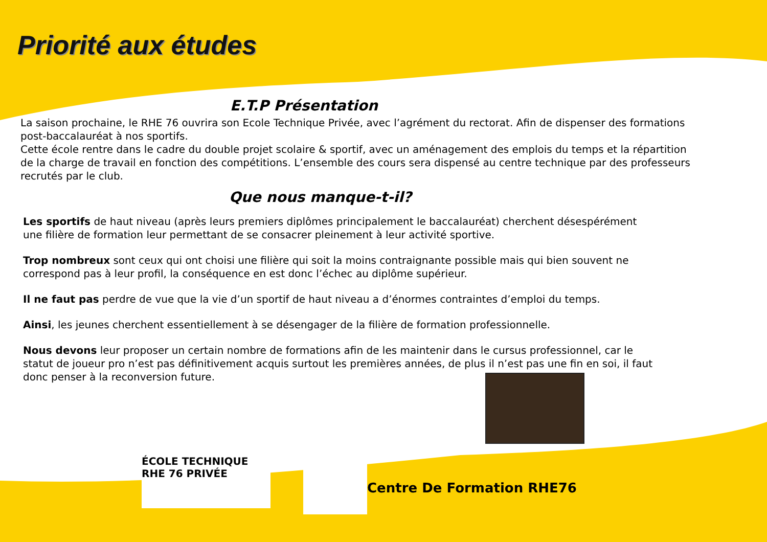Priorité aux études
E.T.P Présentation
La saison prochaine, le RHE 76 ouvrira son Ecole Technique Privée, avec l’agrément du rectorat. Afin de dispenser des formations post-baccalauréat à nos sportifs.
Cette école rentre dans le cadre du double projet scolaire & sportif, avec un aménagement des emplois du temps et la répartition de la charge de travail en fonction des compétitions. L’ensemble des cours sera dispensé au centre technique par des professeurs recrutés par le club.
Que nous manque-t-il?
Les sportifs de haut niveau (après leurs premiers diplômes principalement le baccalauréat) cherchent désespérément une filière de formation leur permettant de se consacrer pleinement à leur activité sportive.
Trop nombreux sont ceux qui ont choisi une filière qui soit la moins contraignante possible mais qui bien souvent ne correspond pas à leur profil, la conséquence en est donc l’échec au diplôme supérieur.
Il ne faut pas perdre de vue que la vie d’un sportif de haut niveau a d’énormes contraintes d’emploi du temps.
Ainsi, les jeunes cherchent essentiellement à se désengager de la filière de formation professionnelle.
Nous devons leur proposer un certain nombre de formations afin de les maintenir dans le cursus professionnel, car le statut de joueur pro n’est pas définitivement acquis surtout les premières années, de plus il n’est pas une fin en soi, il faut donc penser à la reconversion future.
ÉCOLE TECHNIQUE RHE 76 PRIVÉE
Centre De Formation RHE76